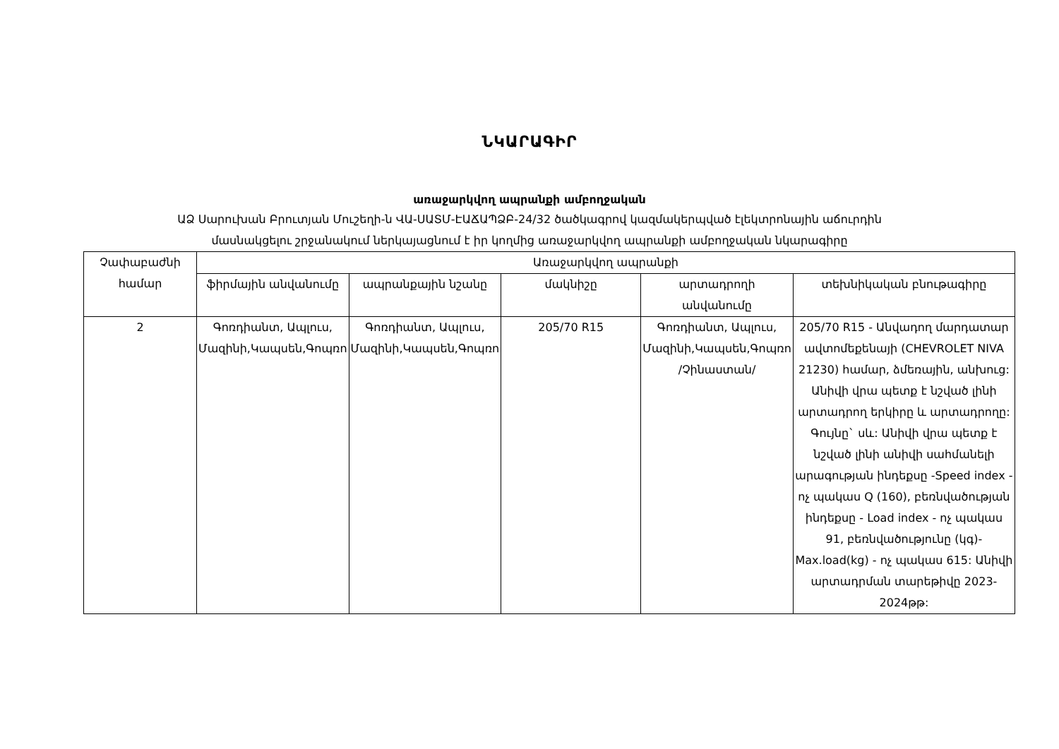ՆԿԱՐԱԳԻՐ
առաջարկվող ապրանքի ամբողջական
ԱՁ Սարուխան Բրուտյան Մուշեղի-ն ՎԱ-ՍԱՏՄ-ԷԱՃԱՊՁԲ-24/32 ծածկագրով կազմակերպված էլեկտրոնային աճուրդին
մասնակցելու շրջանակում ներկայացնում է իր կողմից առաջարկվող ապրանքի ամբողջական նկարագիրը
| Չափաբաժնի համար | Առաջարկվող ապրանքի | | | | |
| --- | --- | --- | --- | --- | --- |
| | ֆիրմային անվանումը | ապրանքային նշանը | մակնիշը | արտադրողի անվանումը | տեխնիկական բնութագիրը |
| 2 | Գոռդիանտ, Ապլուս, Մազինի,Կապսեն,Գոպռո | Գոռդիանտ, Ապլուս, Մազինի,Կապսեն,Գոպռո | 205/70 R15 | Գոռդիանտ, Ապլուս, Մազինի,Կապսեն,Գոպռո /Չինաստան/ | 205/70 R15 - Անվադող մարդատար ավտոմեքենայի (CHEVROLET NIVA 21230) համար, ձմեռային, անխուց: Անիվի վրա պետք է նշված լինի արտադրող երկիրը և արտադրողը: Գույնը` սև: Անիվի վրա պետք է նշված լինի անիվի սահմանելի արագության ինդեքսը -Speed index - ոչ պակաս Q (160), բեռնվածության ինդեքսը - Load index - ոչ պակաս 91, բեռնվածությունը (կգ)- Max.load(kg) - ոչ պակաս 615: Անիվի արտադրման տարեթիվը 2023-2024թթ: |